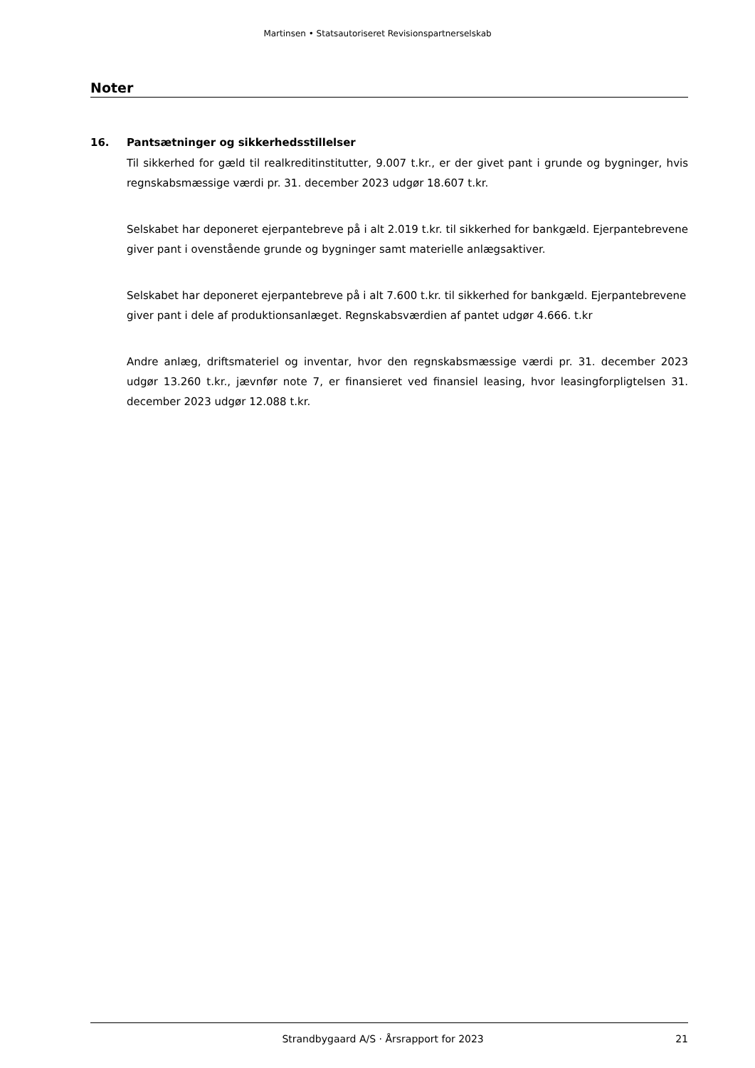Martinsen • Statsautoriseret Revisionspartnerselskab
Noter
16. Pantsætninger og sikkerhedsstillelser
Til sikkerhed for gæld til realkreditinstitutter, 9.007 t.kr., er der givet pant i grunde og bygninger, hvis regnskabsmæssige værdi pr. 31. december 2023 udgør 18.607 t.kr.
Selskabet har deponeret ejerpantebreve på i alt 2.019 t.kr. til sikkerhed for bankgæld. Ejerpantebrevene giver pant i ovenstående grunde og bygninger samt materielle anlægsaktiver.
Selskabet har deponeret ejerpantebreve på i alt 7.600 t.kr. til sikkerhed for bankgæld. Ejerpantebrevene giver pant i dele af produktionsanlæget. Regnskabsværdien af pantet udgør 4.666. t.kr
Andre anlæg, driftsmateriel og inventar, hvor den regnskabsmæssige værdi pr. 31. december 2023 udgør 13.260 t.kr., jævnfør note 7, er finansieret ved finansiel leasing, hvor leasingforpligtelsen 31. december 2023 udgør 12.088 t.kr.
Strandbygaard A/S · Årsrapport for 2023 21